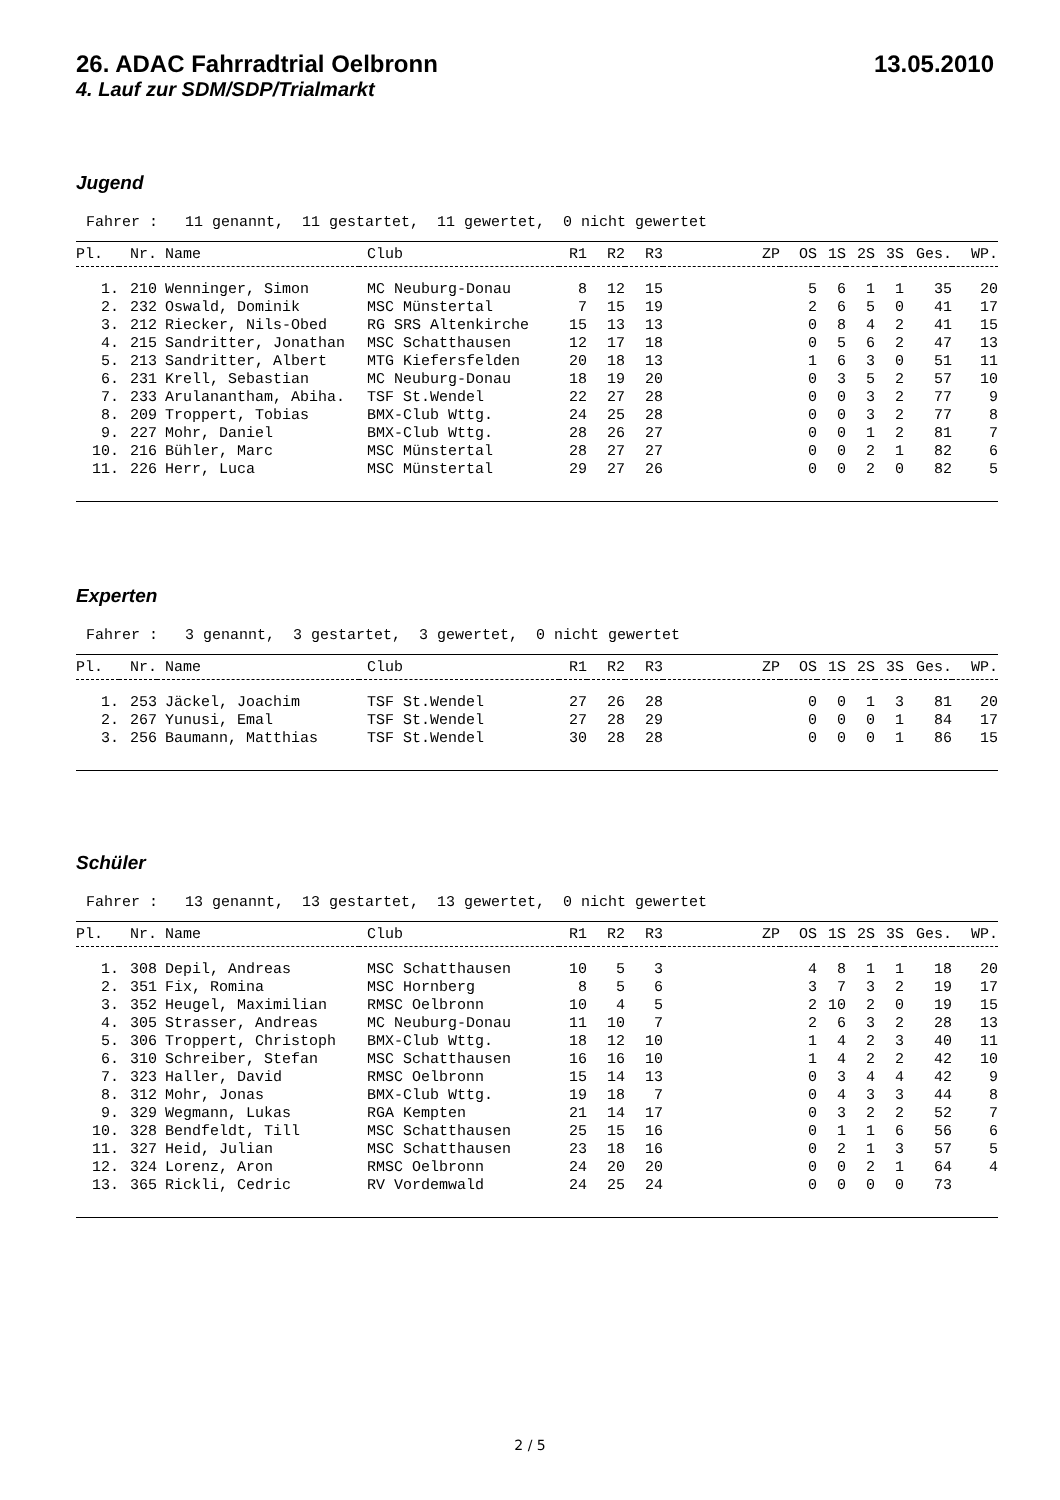26. ADAC Fahrradtrial Oelbronn 13.05.2010
4. Lauf zur SDM/SDP/Trialmarkt
Jugend
Fahrer : 11 genannt, 11 gestartet, 11 gewertet, 0 nicht gewertet
| Pl. | Nr. | Name | Club | R1 | R2 | R3 | ZP | OS | 1S | 2S | 3S | Ges. | WP. |
| --- | --- | --- | --- | --- | --- | --- | --- | --- | --- | --- | --- | --- | --- |
| 1. | 210 | Wenninger, Simon | MC Neuburg-Donau | 8 | 12 | 15 | | 5 | 6 | 1 | 1 | 35 | 20 |
| 2. | 232 | Oswald, Dominik | MSC Münstertal | 7 | 15 | 19 | | 2 | 6 | 5 | 0 | 41 | 17 |
| 3. | 212 | Riecker, Nils-Obed | RG SRS Altenkirche | 15 | 13 | 13 | | 0 | 8 | 4 | 2 | 41 | 15 |
| 4. | 215 | Sandritter, Jonathan | MSC Schatthausen | 12 | 17 | 18 | | 0 | 5 | 6 | 2 | 47 | 13 |
| 5. | 213 | Sandritter, Albert | MTG Kiefersfelden | 20 | 18 | 13 | | 1 | 6 | 3 | 0 | 51 | 11 |
| 6. | 231 | Krell, Sebastian | MC Neuburg-Donau | 18 | 19 | 20 | | 0 | 3 | 5 | 2 | 57 | 10 |
| 7. | 233 | Arulanantham, Abiha. | TSF St.Wendel | 22 | 27 | 28 | | 0 | 0 | 3 | 2 | 77 | 9 |
| 8. | 209 | Troppert, Tobias | BMX-Club Wttg. | 24 | 25 | 28 | | 0 | 0 | 3 | 2 | 77 | 8 |
| 9. | 227 | Mohr, Daniel | BMX-Club Wttg. | 28 | 26 | 27 | | 0 | 0 | 1 | 2 | 81 | 7 |
| 10. | 216 | Bühler, Marc | MSC Münstertal | 28 | 27 | 27 | | 0 | 0 | 2 | 1 | 82 | 6 |
| 11. | 226 | Herr, Luca | MSC Münstertal | 29 | 27 | 26 | | 0 | 0 | 2 | 0 | 82 | 5 |
Experten
Fahrer : 3 genannt, 3 gestartet, 3 gewertet, 0 nicht gewertet
| Pl. | Nr. | Name | Club | R1 | R2 | R3 | ZP | OS | 1S | 2S | 3S | Ges. | WP. |
| --- | --- | --- | --- | --- | --- | --- | --- | --- | --- | --- | --- | --- | --- |
| 1. | 253 | Jäckel, Joachim | TSF St.Wendel | 27 | 26 | 28 | | 0 | 0 | 1 | 3 | 81 | 20 |
| 2. | 267 | Yunusi, Emal | TSF St.Wendel | 27 | 28 | 29 | | 0 | 0 | 0 | 1 | 84 | 17 |
| 3. | 256 | Baumann, Matthias | TSF St.Wendel | 30 | 28 | 28 | | 0 | 0 | 0 | 1 | 86 | 15 |
Schüler
Fahrer : 13 genannt, 13 gestartet, 13 gewertet, 0 nicht gewertet
| Pl. | Nr. | Name | Club | R1 | R2 | R3 | ZP | OS | 1S | 2S | 3S | Ges. | WP. |
| --- | --- | --- | --- | --- | --- | --- | --- | --- | --- | --- | --- | --- | --- |
| 1. | 308 | Depil, Andreas | MSC Schatthausen | 10 | 5 | 3 | | 4 | 8 | 1 | 1 | 18 | 20 |
| 2. | 351 | Fix, Romina | MSC Hornberg | 8 | 5 | 6 | | 3 | 7 | 3 | 2 | 19 | 17 |
| 3. | 352 | Heugel, Maximilian | RMSC Oelbronn | 10 | 4 | 5 | | 2 | 10 | 2 | 0 | 19 | 15 |
| 4. | 305 | Strasser, Andreas | MC Neuburg-Donau | 11 | 10 | 7 | | 2 | 6 | 3 | 2 | 28 | 13 |
| 5. | 306 | Troppert, Christoph | BMX-Club Wttg. | 18 | 12 | 10 | | 1 | 4 | 2 | 3 | 40 | 11 |
| 6. | 310 | Schreiber, Stefan | MSC Schatthausen | 16 | 16 | 10 | | 1 | 4 | 2 | 2 | 42 | 10 |
| 7. | 323 | Haller, David | RMSC Oelbronn | 15 | 14 | 13 | | 0 | 3 | 4 | 4 | 42 | 9 |
| 8. | 312 | Mohr, Jonas | BMX-Club Wttg. | 19 | 18 | 7 | | 0 | 4 | 3 | 3 | 44 | 8 |
| 9. | 329 | Wegmann, Lukas | RGA Kempten | 21 | 14 | 17 | | 0 | 3 | 2 | 2 | 52 | 7 |
| 10. | 328 | Bendfeldt, Till | MSC Schatthausen | 25 | 15 | 16 | | 0 | 1 | 1 | 6 | 56 | 6 |
| 11. | 327 | Heid, Julian | MSC Schatthausen | 23 | 18 | 16 | | 0 | 2 | 1 | 3 | 57 | 5 |
| 12. | 324 | Lorenz, Aron | RMSC Oelbronn | 24 | 20 | 20 | | 0 | 0 | 2 | 1 | 64 | 4 |
| 13. | 365 | Rickli, Cedric | RV Vordemwald | 24 | 25 | 24 | | 0 | 0 | 0 | 0 | 73 | |
2 / 5